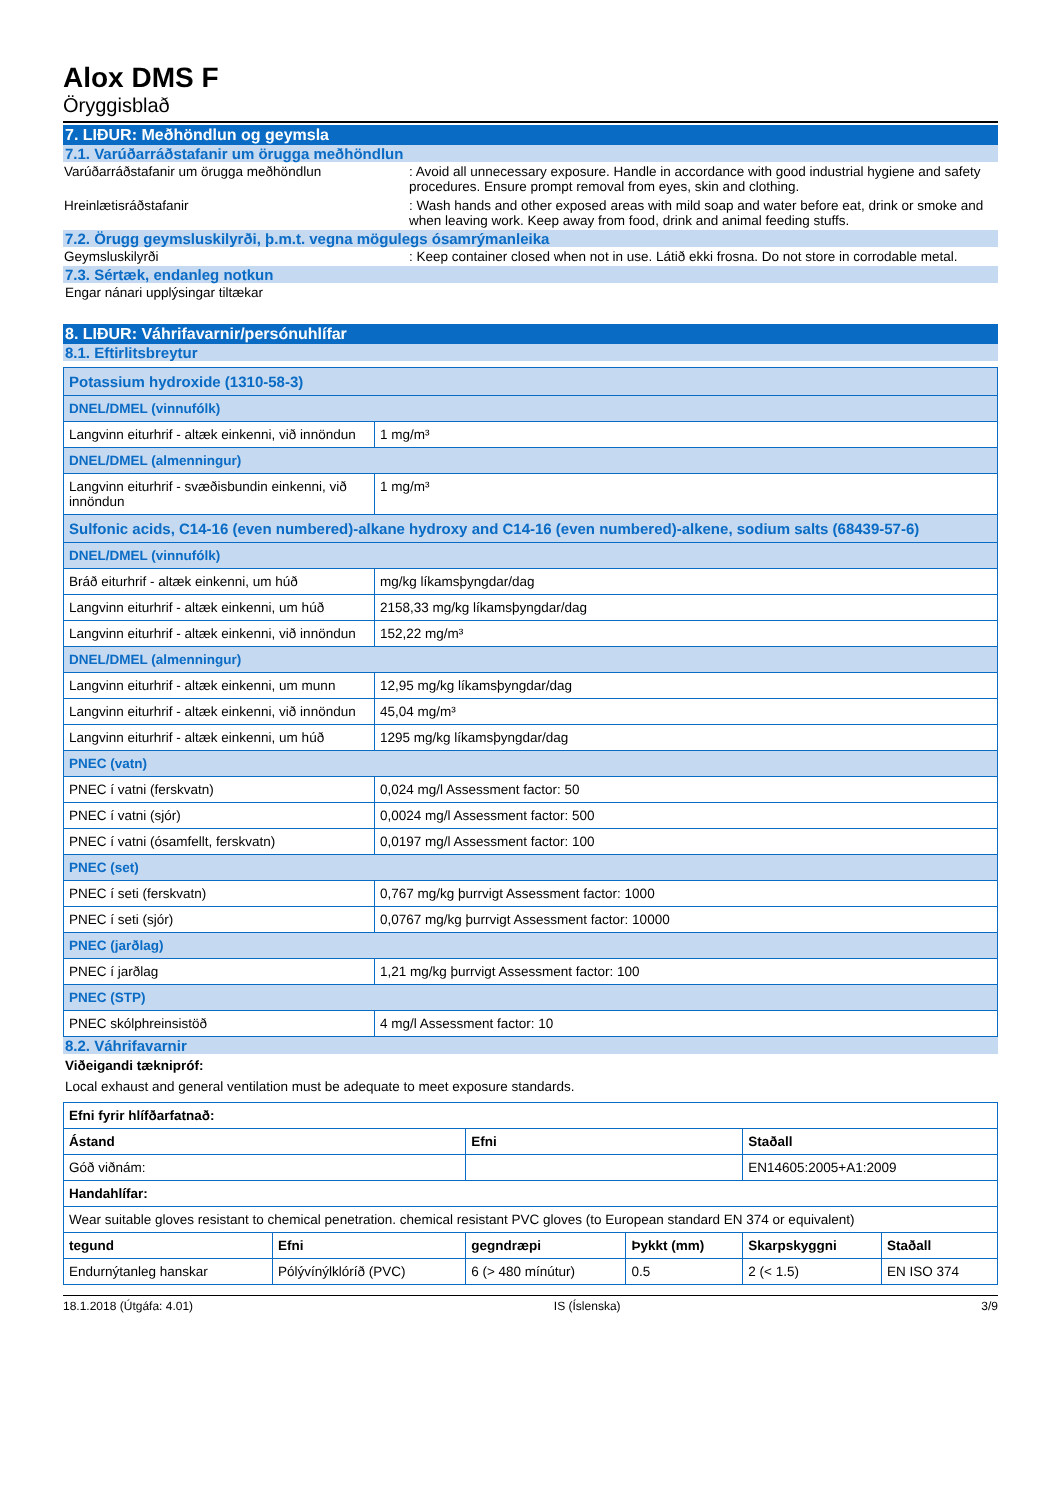Alox DMS F
Öryggisblað
7. LIÐUR: Meðhöndlun og geymsla
7.1. Varúðarráðstafanir um örugga meðhöndlun
Varúðarráðstafanir um örugga meðhöndlun : Avoid all unnecessary exposure. Handle in accordance with good industrial hygiene and safety procedures. Ensure prompt removal from eyes, skin and clothing.
Hreinlætisráðstafanir : Wash hands and other exposed areas with mild soap and water before eat, drink or smoke and when leaving work. Keep away from food, drink and animal feeding stuffs.
7.2. Örugg geymsluskilyrði, þ.m.t. vegna mögulegs ósamrýmanleika
Geymsluskilyrði : Keep container closed when not in use. Látið ekki frosna. Do not store in corrodable metal.
7.3. Sértæk, endanleg notkun
Engar nánari upplýsingar tiltækar
8. LIÐUR: Váhrifavarnir/persónuhlífar
8.1. Eftirlitsbreytur
| Potassium hydroxide (1310-58-3) | |
| DNEL/DMEL (vinnufólk) | |
| Langvinn eiturhrif - altæk einkenni, við innöndun | 1 mg/m³ |
| DNEL/DMEL (almenningur) | |
| Langvinn eiturhrif - svæðisbundin einkenni, við innöndun | 1 mg/m³ |
| Sulfonic acids, C14-16 (even numbered)-alkane hydroxy and C14-16 (even numbered)-alkene, sodium salts (68439-57-6) | |
| DNEL/DMEL (vinnufólk) | |
| Bráð eiturhrif - altæk einkenni, um húð | mg/kg líkamsþyngdar/dag |
| Langvinn eiturhrif - altæk einkenni, um húð | 2158,33 mg/kg líkamsþyngdar/dag |
| Langvinn eiturhrif - altæk einkenni, við innöndun | 152,22 mg/m³ |
| DNEL/DMEL (almenningur) | |
| Langvinn eiturhrif - altæk einkenni, um munn | 12,95 mg/kg líkamsþyngdar/dag |
| Langvinn eiturhrif - altæk einkenni, við innöndun | 45,04 mg/m³ |
| Langvinn eiturhrif - altæk einkenni, um húð | 1295 mg/kg líkamsþyngdar/dag |
| PNEC (vatn) | |
| PNEC í vatni (ferskvatn) | 0,024 mg/l Assessment factor: 50 |
| PNEC í vatni (sjór) | 0,0024 mg/l Assessment factor: 500 |
| PNEC í vatni (ósamfellt, ferskvatn) | 0,0197 mg/l Assessment factor: 100 |
| PNEC (set) | |
| PNEC í seti (ferskvatn) | 0,767 mg/kg þurrvigt Assessment factor: 1000 |
| PNEC í seti (sjór) | 0,0767 mg/kg þurrvigt Assessment factor: 10000 |
| PNEC (jarðlag) | |
| PNEC í jarðlag | 1,21 mg/kg þurrvigt Assessment factor: 100 |
| PNEC (STP) | |
| PNEC skólphreinsistöð | 4 mg/l Assessment factor: 10 |
8.2. Váhrifavarnir
Viðeigandi tæknipróf:
Local exhaust and general ventilation must be adequate to meet exposure standards.
| Efni fyrir hlífðarfatnað: | | | | | |
| Ástand | | Efni | | Staðall | |
| Góð viðnám: | | | | EN14605:2005+A1:2009 | |
| Handahlífar: | | | | | |
| Wear suitable gloves resistant to chemical penetration. chemical resistant PVC gloves (to European standard EN 374 or equivalent) | | | | | |
| tegund | Efni | gegndræpi | Þykkt (mm) | Skarpskyggni | Staðall |
| Endurnýtanleg hanskar | Pólývínýlklóríð (PVC) | 6 (> 480 mínútur) | 0.5 | 2 (< 1.5) | EN ISO 374 |
18.1.2018 (Útgáfa: 4.01) IS (Íslenska) 3/9